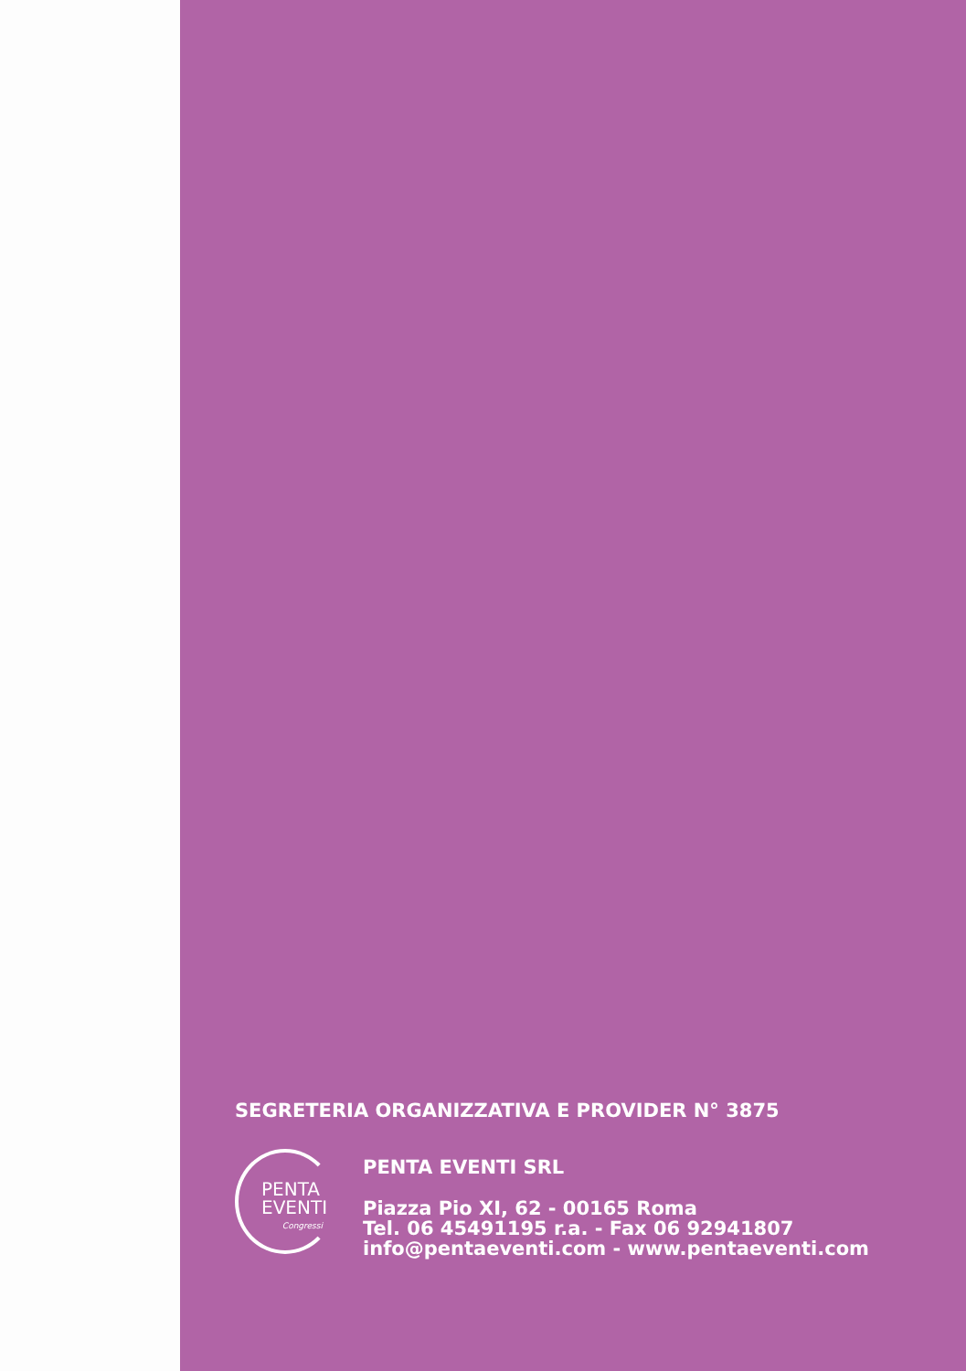SEGRETERIA ORGANIZZATIVA E PROVIDER N° 3875
PENTA
EVENTI
Congressi
PENTA EVENTI SRL
Piazza Pio XI, 62 - 00165 Roma
Tel. 06 45491195 r.a. - Fax 06 92941807
info@pentaeventi.com - www.pentaeventi.com